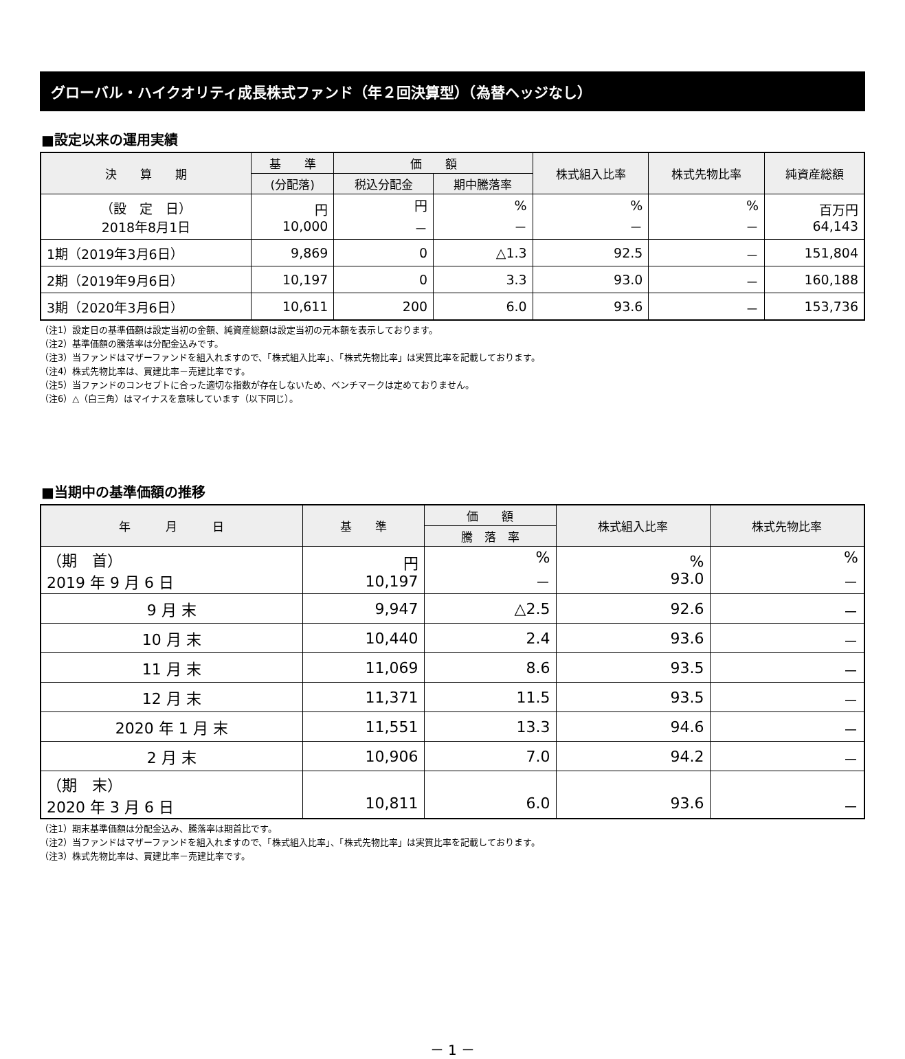グローバル・ハイクオリティ成長株式ファンド（年２回決算型）（為替ヘッジなし）
■設定以来の運用実績
| 決 算 期 | 基 準 | 価 額 | | 株式組入比率 | 株式先物比率 | 純資産総額 |
| --- | --- | --- | --- | --- | --- | --- |
| | (分配落) | 税込分配金 | 期中騰落率 | | | |
| （設 定 日） 2018年8月1日 | 円 10,000 | 円 － | % － | % － | % － | 百万円 64,143 |
| 1期（2019年3月6日） | 9,869 | 0 | △1.3 | 92.5 | － | 151,804 |
| 2期（2019年9月6日） | 10,197 | 0 | 3.3 | 93.0 | － | 160,188 |
| 3期（2020年3月6日） | 10,611 | 200 | 6.0 | 93.6 | － | 153,736 |
（注1）設定日の基準価額は設定当初の金額、純資産総額は設定当初の元本額を表示しております。
（注2）基準価額の騰落率は分配金込みです。
（注3）当ファンドはマザーファンドを組入れますので、「株式組入比率」、「株式先物比率」は実質比率を記載しております。
（注4）株式先物比率は、買建比率－売建比率です。
（注5）当ファンドのコンセプトに合った適切な指数が存在しないため、ベンチマークは定めておりません。
（注6）△（白三角）はマイナスを意味しています（以下同じ）。
■当期中の基準価額の推移
| 年 月 日 | 基 準 | 価 額 | 株式組入比率 | 株式先物比率 |
| --- | --- | --- | --- | --- |
| | | 騰 落 率 | | |
| （期 首） 2019 年 9 月 6 日 | 円 10,197 | % － | % 93.0 | % － |
| 9 月 末 | 9,947 | △2.5 | 92.6 | － |
| 10 月 末 | 10,440 | 2.4 | 93.6 | － |
| 11 月 末 | 11,069 | 8.6 | 93.5 | － |
| 12 月 末 | 11,371 | 11.5 | 93.5 | － |
| 2020 年 1 月 末 | 11,551 | 13.3 | 94.6 | － |
| 2 月 末 | 10,906 | 7.0 | 94.2 | － |
| （期 末） 2020 年 3 月 6 日 | 10,811 | 6.0 | 93.6 | － |
（注1）期末基準価額は分配金込み、騰落率は期首比です。
（注2）当ファンドはマザーファンドを組入れますので、「株式組入比率」、「株式先物比率」は実質比率を記載しております。
（注3）株式先物比率は、買建比率－売建比率です。
－ 1 －